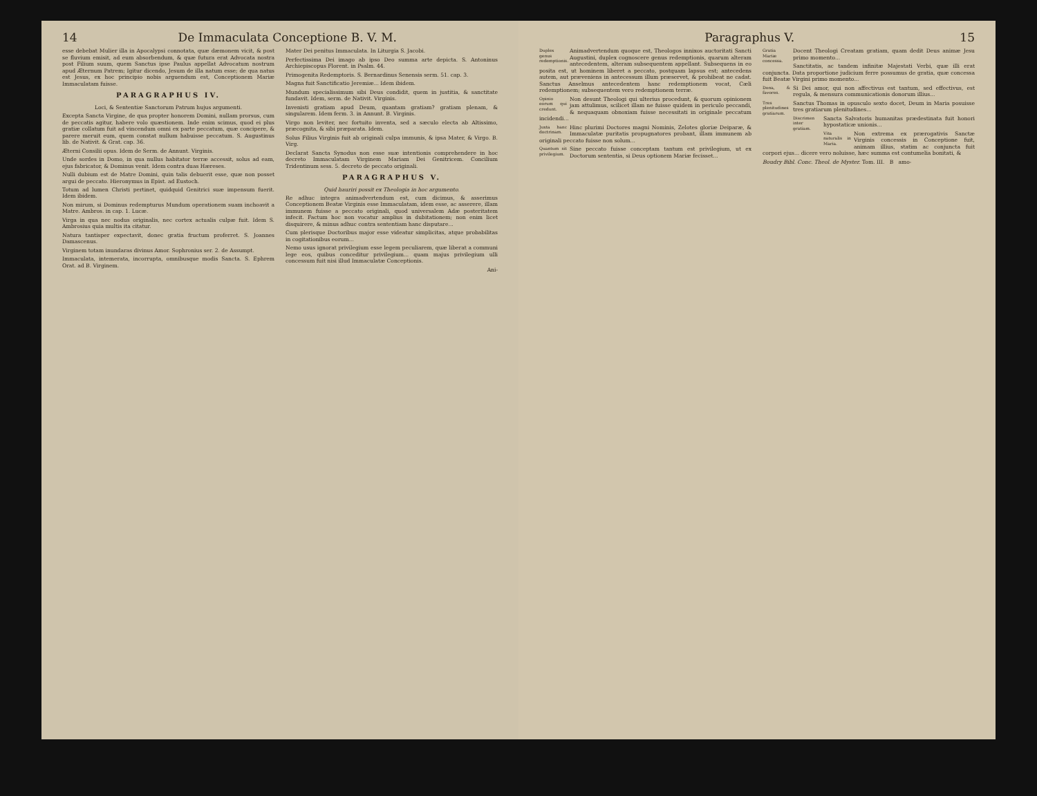14 De Immaculata Conceptione B. V. M.
esse debebat Mulier illa in Apocalypsi connotata, quæ dæmonem vicit, & post se fluvium emisit, ad eum absorbendum, & quæ futura erat Advocata nostra post Filium suum, quem Sanctus ipse Paulus appellat Advocatum nostrum apud Æternum Patrem; Igitur dicendo, Jesum de illa natum esse; de qua natus est Jesus, ex hoc principio nobis arguendum est, Conceptionem Mariæ Immaculatam fuisse.
PARAGRAPHUS IV.
Loci, & Sententiæ Sanctorum Patrum hujus argumenti.
Excepta Sancta Virgine, de qua propter honorem Domini, nullam prorsus, cum de peccatis agitur, habere volo quæstionem. Inde enim scimus, quod ei plus gratiæ collatum fuit ad vincendum omni ex parte peccatum, quæ concipere, & parere meruit eum, quem constat nullum habuisse peccatum. S. Augustinus lib. de Nativit. & Grat. cap. 36.
Æterni Consilii opus. Idem de Serm. de Annunt. Virginis.
Unde sordes in Domo, in qua nullus habitator terræ accessit, solus ad eam, ejus fabricator, & Dominus venit. Idem contra duas Hæreses.
Nulli dubium est de Matre Domini, quin talis debuerit esse, quæ non posset argui de peccato. Hieronymus in Epist. ad Eustoch.
Totum ad lumen Christi pertinet, quidquid Genitrici suæ impensum fuerit. Idem ibidem.
Non mirum, si Dominus redempturus Mundum operationem suam inchoavit a Matre. Ambros. in cap. 1. Lucæ.
Virga in qua nec nodus originalis, nec cortex actualis culpæ fuit. Idem S. Ambrosius quia multis ita citatur.
Natura tantisper expectavit, donec gratia fructum proferret. S. Joannes Damascenus.
Virginem totam inundaras divinus Amor. Sophronius ser. 2. de Assumpt.
Immaculata, intemerata, incorrupta, omnibusque modis Sancta. S. Ephrem Orat. ad B. Virginem.
Mater Dei penitus Immaculata. In Liturgia S. Jacobi.
Perfectissima Dei imago ab ipso Deo summa arte depicta. S. Antoninus Archiepiscopus Florent. in Psalm. 44.
Primogenita Redemptoris. S. Bernardinus Senensis serm. 51. cap. 3.
Magna fuit Sanctificatio Jeremiæ... Idem ibidem.
Mundum specialissimum sibi Deus condidit, quem in justitia, & sanctitate fundavit. Idem, serm. de Nativit. Virginis.
Invenisti gratiam apud Deum, quantam gratiam? gratiam plenam, & singularem. Idem ferm. 3. in Annunt. B. Virginis.
Virgo non leviter, nec fortuito inventa, sed a sæculo electa ab Altissimo, præcognita, & sibi præparata. Idem.
Solus Filius Virginis fuit ab originali culpa immunis, & ipsa Mater, & Virgo. B. Virg.
Declarat Sancta Synodus non esse suæ intentionis comprehendere in hoc decreto Immaculatam Virginem Mariam Dei Genitricem. Concilium Tridentinum sess. 5. decreto de peccato originali.
PARAGRAPHUS V.
Quid hauriri possit ex Theologia in hoc argumento.
Re adhuc integra animadvertendum est, cum dicimus, & asserimus Conceptionem Beatæ Virginis esse Immaculatam, idem esse, ac asserere, illam immunem fuisse a peccato originali, quod universalem Adæ posteritatem infecit. Factum hoc non vocatur amplius in dubitationem; non enim licet disquirere, & minus adhuc contra sententiam hanc disputare...
Cum plerisque Doctoribus major esse videatur simplicitas, atque probabilitas in cogitationibus eorum...
Nemo usus ignorat privilegium esse legem peculiarem, quæ liberat a communi lege eos, quibus conceditur privilegium... quam majus privilegium ulli concessum fuit nisi illud Immaculatæ Conceptionis.
Ani-
Paragraphus V. 15
Duplex genus redemptionis. Animadvertendum quoque est, Theologos innixos auctoritati Sancti Augustini, duplex cognoscere genus redemptionis, quarum alteram antecedentem, alteram subsequentem appellant. Subsequens in eo posita est, ut hominem liberet a peccato, postquam lapsus est; antecedens autem, aut præveniens in antecessum illum præservet, & prohibeat ne cadat. Sanctus Anselmus antecedentem hanc redemptionem vocat, Cæli redemptionem; subsequentem vero redemptionem terræ.
Opinio eorum qui credunt. Non desunt Theologi qui ulterius procedunt, & quorum opinionem jam attulimus, scilicet illam ne fuisse quidem in periculo peccandi, & nequaquam obnoxiam fuisse necessitati in originale peccatum incidendi...
Juxta hanc doctrinam. Hinc plurimi Doctores magni Nominis, Zelotes gloriæ Deiparæ, & Immaculatæ puritatis propugnatores probant, illam immunem ab originali peccato fuisse non solum...
Quantum sit privilegium. Sine peccato fuisse conceptam tantum est privilegium, ut ex Doctorum sententia, si Deus optionem Mariæ fecisset...
Gratia Mariæ concessa. Docent Theologi Creatam gratiam, quam dedit Deus animæ Jesu primo momento...
Sanctitatis, ac tandem infinitæ Majestati Verbi, quæ illi erat conjuncta. Data proportione judicium ferre possumus de gratia, quæ concessa fuit Beatæ Virgini primo momento...
Dona, & favores. Si Dei amor, qui non affectivus est tantum, sed effectivus, est regula, & mensura communicationis donorum illius...
Tres plenitudines gratiarum. Sanctus Thomas in opusculo sexto docet, Deum in Maria posuisse tres gratiarum plenitudines...
Discrimen inter gratiam. Sancta Salvatoris humanitas prædestinata fuit honori hypostaticæ unionis...
Vita naturalis in Maria. Non extrema ex prærogativis Sanctæ Virginis concessis in Conceptione fuit, animam illius, statim ac conjuncta fuit corpori ejus... dicere vero noluisse, hæc summa est contumelia bonitati, &
Boudry Bibl. Conc. Theol. de Myster. Tom. III. B amo-